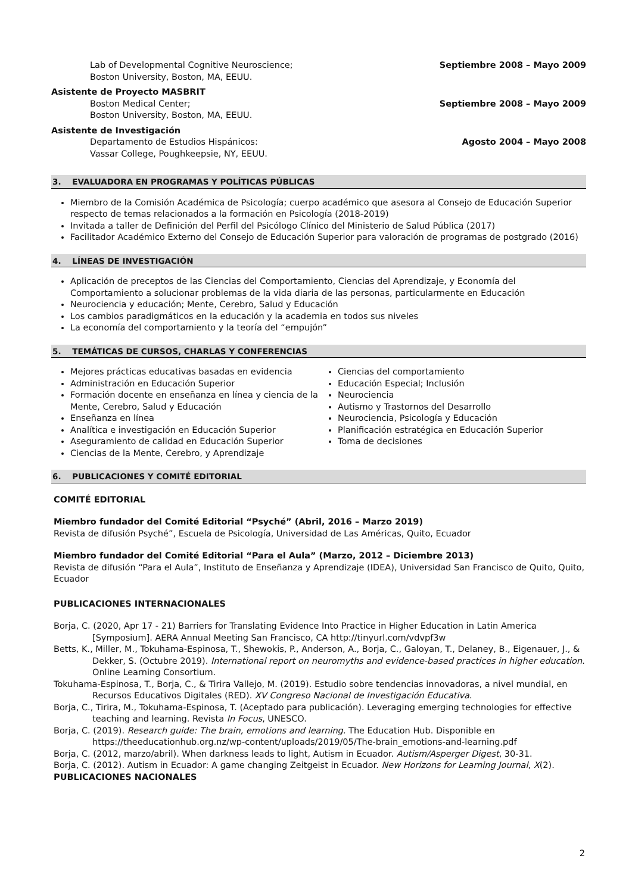Lab of Developmental Cognitive Neuroscience;
Boston University, Boston, MA, EEUU.
Septiembre 2008 – Mayo 2009
Asistente de Proyecto MASBRIT
Boston Medical Center;
Boston University, Boston, MA, EEUU.
Septiembre 2008 – Mayo 2009
Asistente de Investigación
Departamento de Estudios Hispánicos:
Vassar College, Poughkeepsie, NY, EEUU.
Agosto 2004 – Mayo 2008
3. EVALUADORA EN PROGRAMAS Y POLÍTICAS PÚBLICAS
Miembro de la Comisión Académica de Psicología; cuerpo académico que asesora al Consejo de Educación Superior respecto de temas relacionados a la formación en Psicología (2018-2019)
Invitada a taller de Definición del Perfil del Psicólogo Clínico del Ministerio de Salud Pública (2017)
Facilitador Académico Externo del Consejo de Educación Superior para valoración de programas de postgrado (2016)
4. LÍNEAS DE INVESTIGACIÓN
Aplicación de preceptos de las Ciencias del Comportamiento, Ciencias del Aprendizaje, y Economía del Comportamiento a solucionar problemas de la vida diaria de las personas, particularmente en Educación
Neurociencia y educación; Mente, Cerebro, Salud y Educación
Los cambios paradigmáticos en la educación y la academia en todos sus niveles
La economía del comportamiento y la teoría del “empujón”
5. TEMÁTICAS DE CURSOS, CHARLAS Y CONFERENCIAS
Mejores prácticas educativas basadas en evidencia
Administración en Educación Superior
Formación docente en enseñanza en línea y ciencia de la Mente, Cerebro, Salud y Educación
Enseñanza en línea
Analítica e investigación en Educación Superior
Aseguramiento de calidad en Educación Superior
Ciencias de la Mente, Cerebro, y Aprendizaje
Ciencias del comportamiento
Educación Especial; Inclusión
Neurociencia
Autismo y Trastornos del Desarrollo
Neurociencia, Psicología y Educación
Planificación estratégica en Educación Superior
Toma de decisiones
6. PUBLICACIONES Y COMITÉ EDITORIAL
COMITÉ EDITORIAL
Miembro fundador del Comité Editorial “Psyché” (Abril, 2016 – Marzo 2019)
Revista de difusión Psyché”, Escuela de Psicología, Universidad de Las Américas, Quito, Ecuador
Miembro fundador del Comité Editorial “Para el Aula” (Marzo, 2012 – Diciembre 2013)
Revista de difusión “Para el Aula”, Instituto de Enseñanza y Aprendizaje (IDEA), Universidad San Francisco de Quito, Quito, Ecuador
PUBLICACIONES INTERNACIONALES
Borja, C. (2020, Apr 17 - 21) Barriers for Translating Evidence Into Practice in Higher Education in Latin America [Symposium]. AERA Annual Meeting San Francisco, CA http://tinyurl.com/vdvpf3w
Betts, K., Miller, M., Tokuhama-Espinosa, T., Shewokis, P., Anderson, A., Borja, C., Galoyan, T., Delaney, B., Eigenauer, J., & Dekker, S. (Octubre 2019). International report on neuromyths and evidence-based practices in higher education. Online Learning Consortium.
Tokuhama-Espinosa, T., Borja, C., & Tirira Vallejo, M. (2019). Estudio sobre tendencias innovadoras, a nivel mundial, en Recursos Educativos Digitales (RED). XV Congreso Nacional de Investigación Educativa.
Borja, C., Tirira, M., Tokuhama-Espinosa, T. (Aceptado para publicación). Leveraging emerging technologies for effective teaching and learning. Revista In Focus, UNESCO.
Borja, C. (2019). Research guide: The brain, emotions and learning. The Education Hub. Disponible en https://theeducationhub.org.nz/wp-content/uploads/2019/05/The-brain_emotions-and-learning.pdf
Borja, C. (2012, marzo/abril). When darkness leads to light, Autism in Ecuador. Autism/Asperger Digest, 30-31.
Borja, C. (2012). Autism in Ecuador: A game changing Zeitgeist in Ecuador. New Horizons for Learning Journal, X(2).
PUBLICACIONES NACIONALES
2